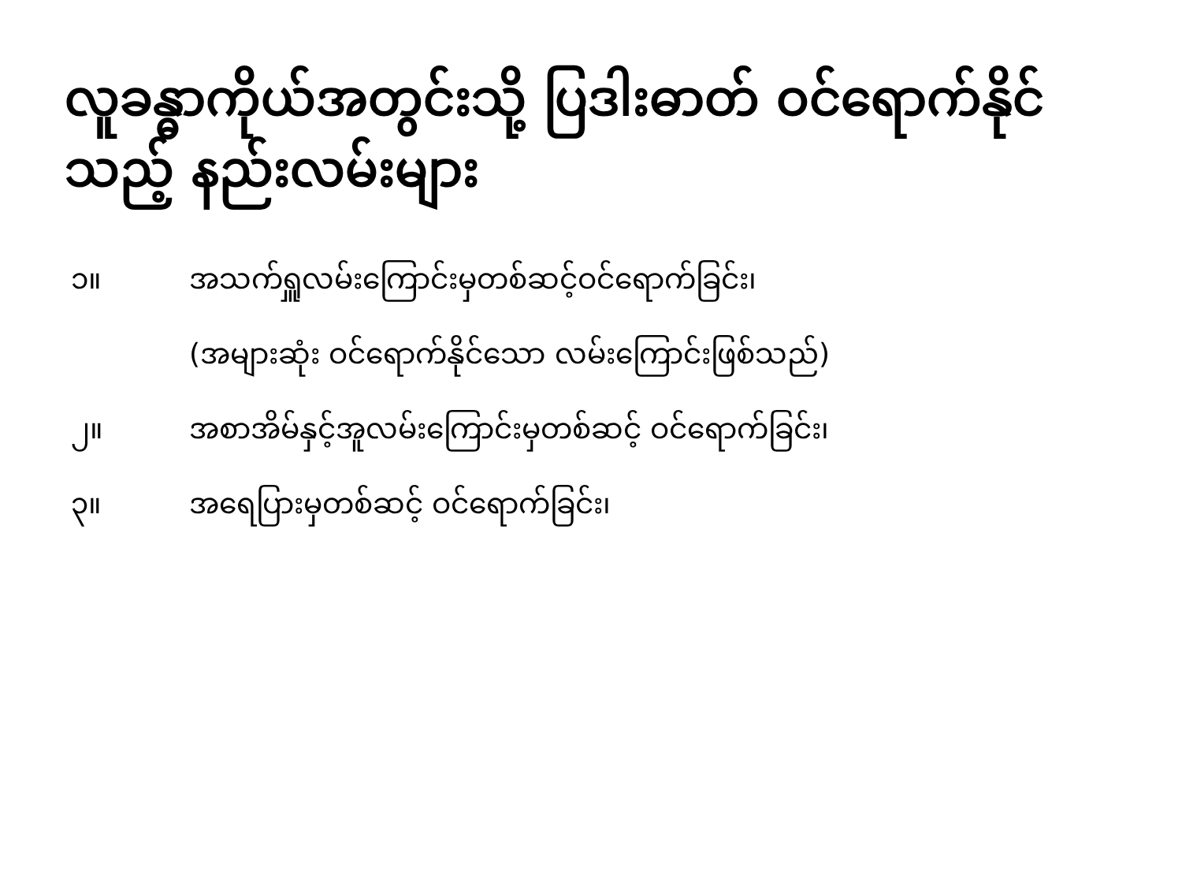လူခန္ဓာကိုယ်အတွင်းသို့ ပြဒါးဓာတ် ဝင်ရောက်နိုင်သည့် နည်းလမ်းများ
၁။ အသက်ရှူလမ်းကြောင်းမှတစ်ဆင့်ဝင်ရောက်ခြင်း၊
(အများဆုံး ဝင်ရောက်နိုင်သော လမ်းကြောင်းဖြစ်သည်)
၂။ အစာအိမ်နှင့်အူလမ်းကြောင်းမှတစ်ဆင့် ဝင်ရောက်ခြင်း၊
၃။ အရေပြားမှတစ်ဆင့် ဝင်ရောက်ခြင်း၊